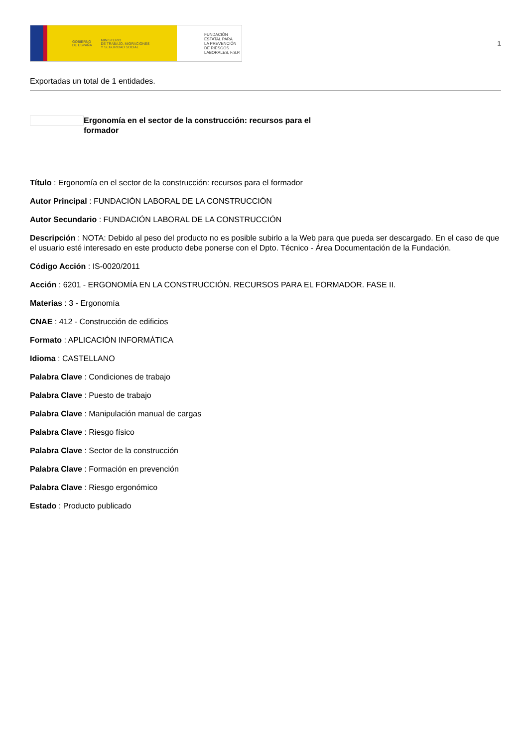GOBIERNO
DE ESPAÑA MINISTERIO
DE TRABAJO, MIGRACIONES
Y SEGURIDAD SOCIAL
FUNDACIÓN
ESTATAL PARA
LA PREVENCIÓN
DE RIESGOS
LABORALES, F.S.P.
1
Exportadas un total de 1 entidades.
Ergonomía en el sector de la construcción: recursos para el formador
Título : Ergonomía en el sector de la construcción: recursos para el formador
Autor Principal : FUNDACIÓN LABORAL DE LA CONSTRUCCIÓN
Autor Secundario : FUNDACIÓN LABORAL DE LA CONSTRUCCIÓN
Descripción : NOTA: Debido al peso del producto no es posible subirlo a la Web para que pueda ser descargado. En el caso de que el usuario esté interesado en este producto debe ponerse con el Dpto. Técnico - Área Documentación de la Fundación.
Código Acción : IS-0020/2011
Acción : 6201 - ERGONOMÍA EN LA CONSTRUCCIÓN. RECURSOS PARA EL FORMADOR. FASE II.
Materias : 3 - Ergonomía
CNAE : 412 - Construcción de edificios
Formato : APLICACIÓN INFORMÁTICA
Idioma : CASTELLANO
Palabra Clave : Condiciones de trabajo
Palabra Clave : Puesto de trabajo
Palabra Clave : Manipulación manual de cargas
Palabra Clave : Riesgo físico
Palabra Clave : Sector de la construcción
Palabra Clave : Formación en prevención
Palabra Clave : Riesgo ergonómico
Estado : Producto publicado